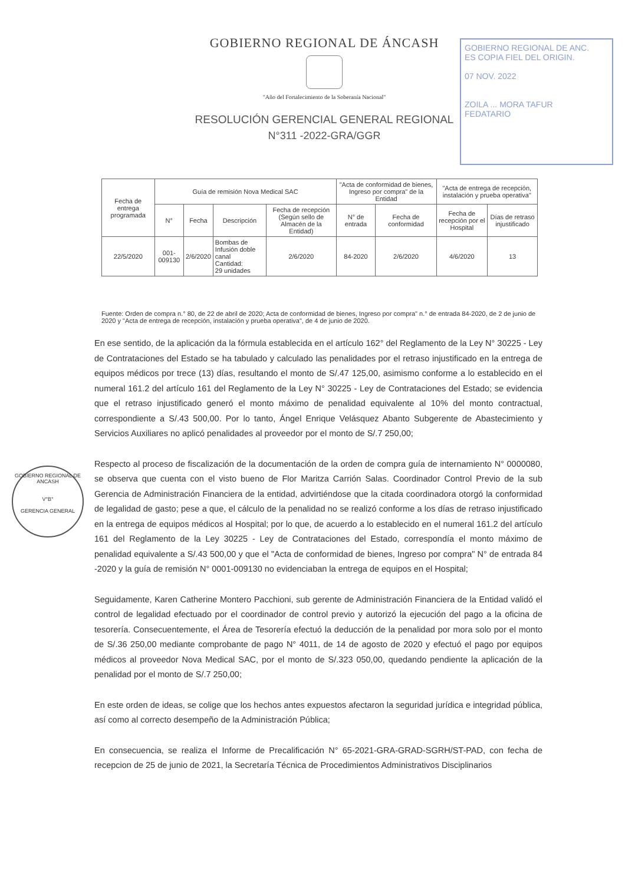GOBIERNO REGIONAL DE ÁNCASH
"Año del Fortalecimiento de la Soberanía Nacional"
RESOLUCIÓN GERENCIAL GENERAL REGIONAL
N°311 -2022-GRA/GGR
GOBIERNO REGIONAL DE ANC.
ES COPIA FIEL DEL ORIGIN.
07 NOV. 2022
ZOILA ... MORA TAFUR
FEDATARIO
| Fecha de entrega programada | Guía de remisión Nova Medical SAC | | | | "Acta de conformidad de bienes, Ingreso por compra" de la Entidad | | "Acta de entrega de recepción, instalación y prueba operativa" | |
| --- | --- | --- | --- | --- | --- | --- | --- | --- |
| | N° | Fecha | Descripción | Fecha de recepción (Según sello de Almacén de la Entidad) | N° de entrada | Fecha de conformidad | Fecha de recepción por el Hospital | Días de retraso injustificado |
| 22/5/2020 | 001-009130 | 2/6/2020 | Bombas de Infusión doble canal Cantidad: 29 unidades | 2/6/2020 | 84-2020 | 2/6/2020 | 4/6/2020 | 13 |
Fuente: Orden de compra n.° 80, de 22 de abril de 2020; Acta de conformidad de bienes, Ingreso por compra" n.° de entrada 84-2020, de 2 de junio de 2020 y "Acta de entrega de recepción, instalación y prueba operativa", de 4 de junio de 2020.
En ese sentido, de la aplicación da la fórmula establecida en el artículo 162° del Reglamento de la Ley N° 30225 - Ley de Contrataciones del Estado se ha tabulado y calculado las penalidades por el retraso injustificado en la entrega de equipos médicos por trece (13) días, resultando el monto de S/.47 125,00, asimismo conforme a lo establecido en el numeral 161.2 del artículo 161 del Reglamento de la Ley N° 30225 - Ley de Contrataciones del Estado; se evidencia que el retraso injustificado generó el monto máximo de penalidad equivalente al 10% del monto contractual, correspondiente a S/.43 500,00. Por lo tanto, Ángel Enrique Velásquez Abanto Subgerente de Abastecimiento y Servicios Auxiliares no aplicó penalidades al proveedor por el monto de S/.7 250,00;
Respecto al proceso de fiscalización de la documentación de la orden de compra guía de internamiento N° 0000080, se observa que cuenta con el visto bueno de Flor Maritza Carrión Salas. Coordinador Control Previo de la sub Gerencia de Administración Financiera de la entidad, advirtiéndose que la citada coordinadora otorgó la conformidad de legalidad de gasto; pese a que, el cálculo de la penalidad no se realizó conforme a los días de retraso injustificado en la entrega de equipos médicos al Hospital; por lo que, de acuerdo a lo establecido en el numeral 161.2 del artículo 161 del Reglamento de la Ley 30225 - Ley de Contrataciones del Estado, correspondía el monto máximo de penalidad equivalente a S/.43 500,00 y que el "Acta de conformidad de bienes, Ingreso por compra" N° de entrada 84 -2020 y la guía de remisión N° 0001-009130 no evidenciaban la entrega de equipos en el Hospital;
Seguidamente, Karen Catherine Montero Pacchioni, sub gerente de Administración Financiera de la Entidad validó el control de legalidad efectuado por el coordinador de control previo y autorizó la ejecución del pago a la oficina de tesorería. Consecuentemente, el Área de Tesorería efectuó la deducción de la penalidad por mora solo por el monto de S/.36 250,00 mediante comprobante de pago N° 4011, de 14 de agosto de 2020 y efectuó el pago por equipos médicos al proveedor Nova Medical SAC, por el monto de S/.323 050,00, quedando pendiente la aplicación de la penalidad por el monto de S/.7 250,00;
En este orden de ideas, se colige que los hechos antes expuestos afectaron la seguridad jurídica e integridad pública, así como al correcto desempeño de la Administración Pública;
En consecuencia, se realiza el Informe de Precalificación N° 65-2021-GRA-GRAD-SGRH/ST-PAD, con fecha de recepcion de 25 de junio de 2021, la Secretaría Técnica de Procedimientos Administrativos Disciplinarios
GOBIERNO REGIONAL DE ANCASH
V°B°
GERENCIA GENERAL